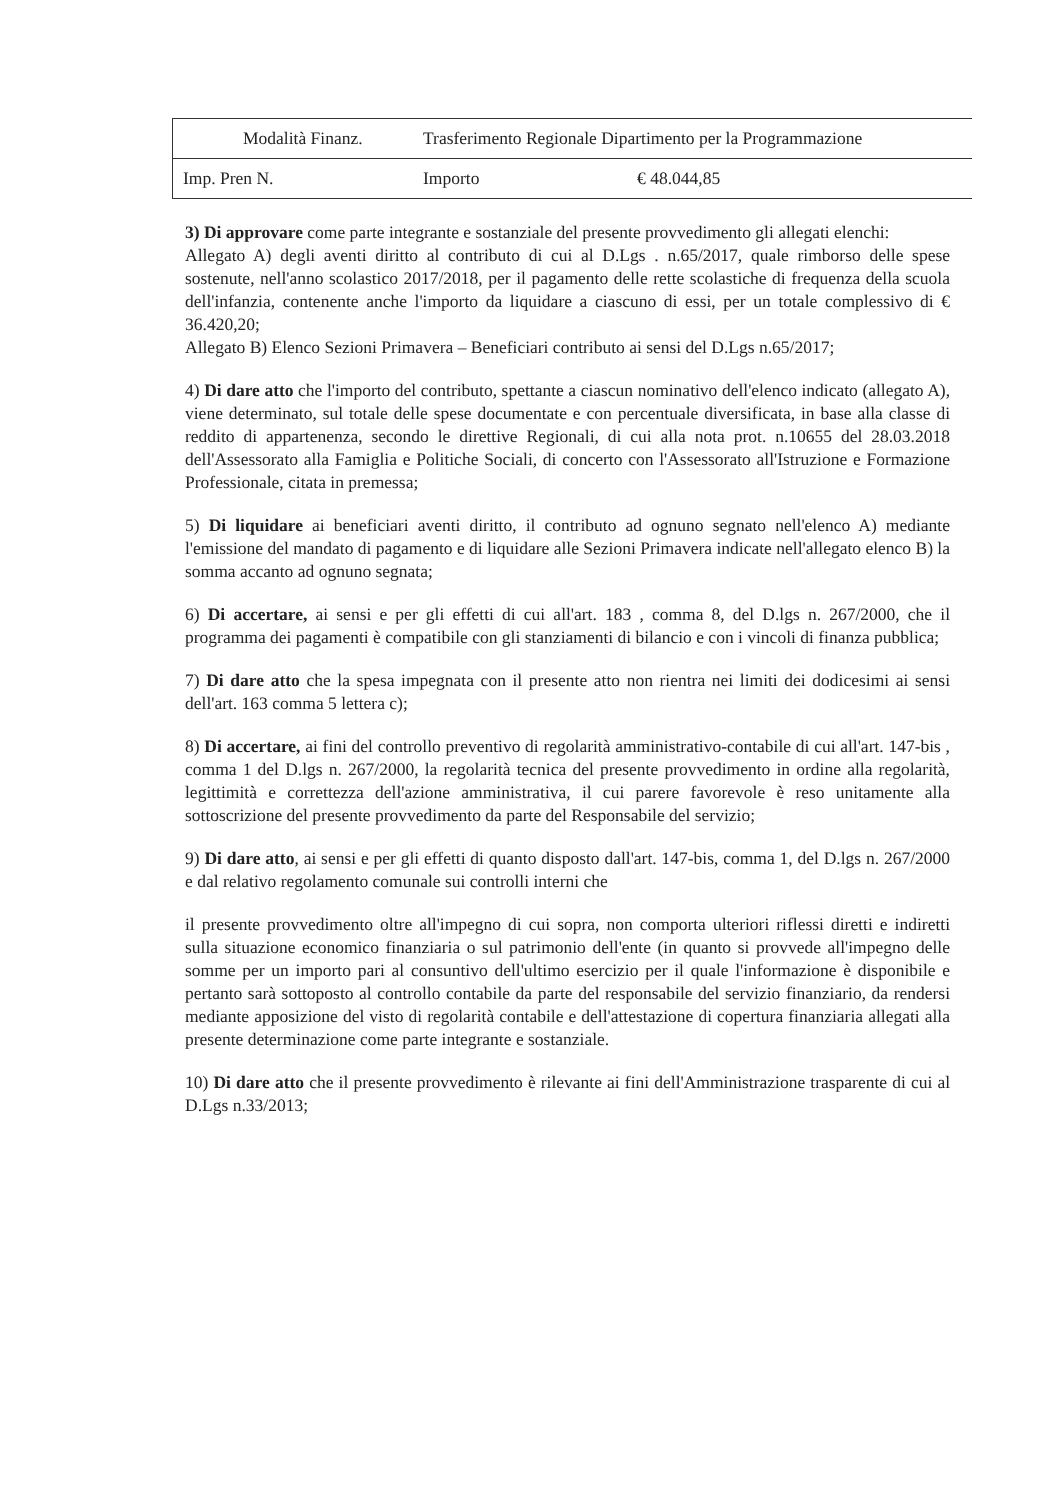| Modalità Finanz. | Trasferimento Regionale Dipartimento per la Programmazione | | |
| Imp. Pren N. | Importo | € 48.044,85 | |
3) Di approvare come parte integrante e sostanziale del presente provvedimento gli allegati elenchi:
Allegato A) degli aventi diritto al contributo di cui al D.Lgs . n.65/2017, quale rimborso delle spese sostenute, nell'anno scolastico 2017/2018, per il pagamento delle rette scolastiche di frequenza della scuola dell'infanzia, contenente anche l'importo da liquidare a ciascuno di essi, per un totale complessivo di € 36.420,20;
Allegato B) Elenco Sezioni Primavera – Beneficiari contributo ai sensi del D.Lgs n.65/2017;
4) Di dare atto che l'importo del contributo, spettante a ciascun nominativo dell'elenco indicato (allegato A), viene determinato, sul totale delle spese documentate e con percentuale diversificata, in base alla classe di reddito di appartenenza, secondo le direttive Regionali, di cui alla nota prot. n.10655 del 28.03.2018 dell'Assessorato alla Famiglia e Politiche Sociali, di concerto con l'Assessorato all'Istruzione e Formazione Professionale, citata in premessa;
5) Di liquidare ai beneficiari aventi diritto, il contributo ad ognuno segnato nell'elenco A) mediante l'emissione del mandato di pagamento e di liquidare alle Sezioni Primavera indicate nell'allegato elenco B) la somma accanto ad ognuno segnata;
6) Di accertare, ai sensi e per gli effetti di cui all'art. 183 , comma 8, del D.lgs n. 267/2000, che il programma dei pagamenti è compatibile con gli stanziamenti di bilancio e con i vincoli di finanza pubblica;
7) Di dare atto che la spesa impegnata con il presente atto non rientra nei limiti dei dodicesimi ai sensi dell'art. 163 comma 5 lettera c);
8) Di accertare, ai fini del controllo preventivo di regolarità amministrativo-contabile di cui all'art. 147-bis , comma 1 del D.lgs n. 267/2000, la regolarità tecnica del presente provvedimento in ordine alla regolarità, legittimità e correttezza dell'azione amministrativa, il cui parere favorevole è reso unitamente alla sottoscrizione del presente provvedimento da parte del Responsabile del servizio;
9) Di dare atto, ai sensi e per gli effetti di quanto disposto dall'art. 147-bis, comma 1, del D.lgs n. 267/2000 e dal relativo regolamento comunale sui controlli interni che
il presente provvedimento oltre all'impegno di cui sopra, non comporta ulteriori riflessi diretti e indiretti sulla situazione economico finanziaria o sul patrimonio dell'ente (in quanto si provvede all'impegno delle somme per un importo pari al consuntivo dell'ultimo esercizio per il quale l'informazione è disponibile e pertanto sarà sottoposto al controllo contabile da parte del responsabile del servizio finanziario, da rendersi mediante apposizione del visto di regolarità contabile e dell'attestazione di copertura finanziaria allegati alla presente determinazione come parte integrante e sostanziale.
10) Di dare atto che il presente provvedimento è rilevante ai fini dell'Amministrazione trasparente di cui al D.Lgs n.33/2013;